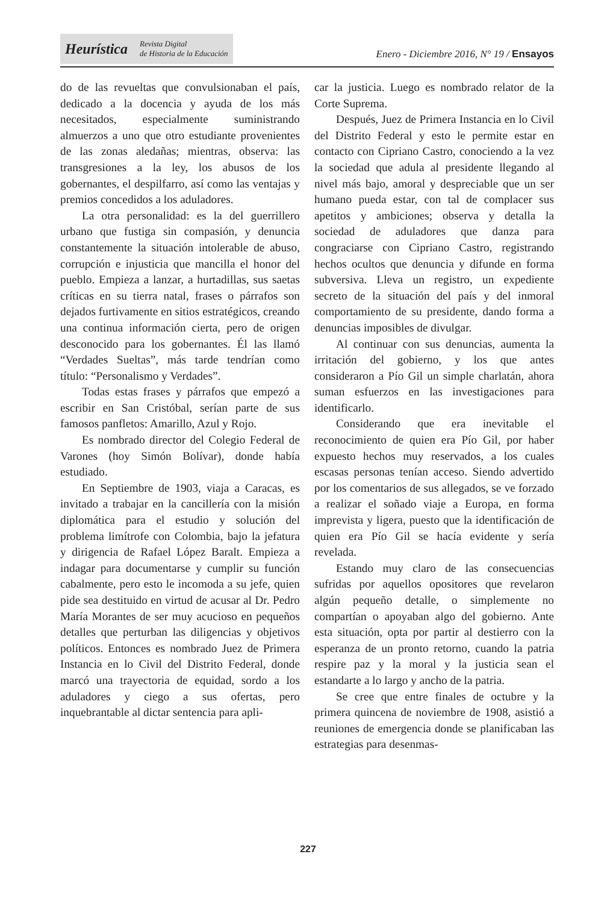Heurística Revista Digital
de Historia de la Educación
Enero - Diciembre 2016, N° 19 / Ensayos
do de las revueltas que convulsionaban el país, dedicado a la docencia y ayuda de los más necesitados, especialmente suministrando almuerzos a uno que otro estudiante provenientes de las zonas aledañas; mientras, observa: las transgresiones a la ley, los abusos de los gobernantes, el despilfarro, así como las ventajas y premios concedidos a los aduladores.
La otra personalidad: es la del guerrillero urbano que fustiga sin compasión, y denuncia constantemente la situación intolerable de abuso, corrupción e injusticia que mancilla el honor del pueblo. Empieza a lanzar, a hurtadillas, sus saetas críticas en su tierra natal, frases o párrafos son dejados furtivamente en sitios estratégicos, creando una continua información cierta, pero de origen desconocido para los gobernantes. Él las llamó “Verdades Sueltas”, más tarde tendrían como título: “Personalismo y Verdades”.
Todas estas frases y párrafos que empezó a escribir en San Cristóbal, serían parte de sus famosos panfletos: Amarillo, Azul y Rojo.
Es nombrado director del Colegio Federal de Varones (hoy Simón Bolívar), donde había estudiado.
En Septiembre de 1903, viaja a Caracas, es invitado a trabajar en la cancillería con la misión diplomática para el estudio y solución del problema limítrofe con Colombia, bajo la jefatura y dirigencia de Rafael López Baralt. Empieza a indagar para documentarse y cumplir su función cabalmente, pero esto le incomoda a su jefe, quien pide sea destituido en virtud de acusar al Dr. Pedro María Morantes de ser muy acucioso en pequeños detalles que perturban las diligencias y objetivos políticos. Entonces es nombrado Juez de Primera Instancia en lo Civil del Distrito Federal, donde marcó una trayectoria de equidad, sordo a los aduladores y ciego a sus ofertas, pero inquebrantable al dictar sentencia para apli-
car la justicia. Luego es nombrado relator de la Corte Suprema.
Después, Juez de Primera Instancia en lo Civil del Distrito Federal y esto le permite estar en contacto con Cipriano Castro, conociendo a la vez la sociedad que adula al presidente llegando al nivel más bajo, amoral y despreciable que un ser humano pueda estar, con tal de complacer sus apetitos y ambiciones; observa y detalla la sociedad de aduladores que danza para congraciarse con Cipriano Castro, registrando hechos ocultos que denuncia y difunde en forma subversiva. Lleva un registro, un expediente secreto de la situación del país y del inmoral comportamiento de su presidente, dando forma a denuncias imposibles de divulgar.
Al continuar con sus denuncias, aumenta la irritación del gobierno, y los que antes consideraron a Pío Gil un simple charlatán, ahora suman esfuerzos en las investigaciones para identificarlo.
Considerando que era inevitable el reconocimiento de quien era Pío Gil, por haber expuesto hechos muy reservados, a los cuales escasas personas tenían acceso. Siendo advertido por los comentarios de sus allegados, se ve forzado a realizar el soñado viaje a Europa, en forma imprevista y ligera, puesto que la identificación de quien era Pío Gil se hacía evidente y sería revelada.
Estando muy claro de las consecuencias sufridas por aquellos opositores que revelaron algún pequeño detalle, o simplemente no compartían o apoyaban algo del gobierno. Ante esta situación, opta por partir al destierro con la esperanza de un pronto retorno, cuando la patria respire paz y la moral y la justicia sean el estandarte a lo largo y ancho de la patria.
Se cree que entre finales de octubre y la primera quincena de noviembre de 1908, asistió a reuniones de emergencia donde se planificaban las estrategias para desenmas-
227